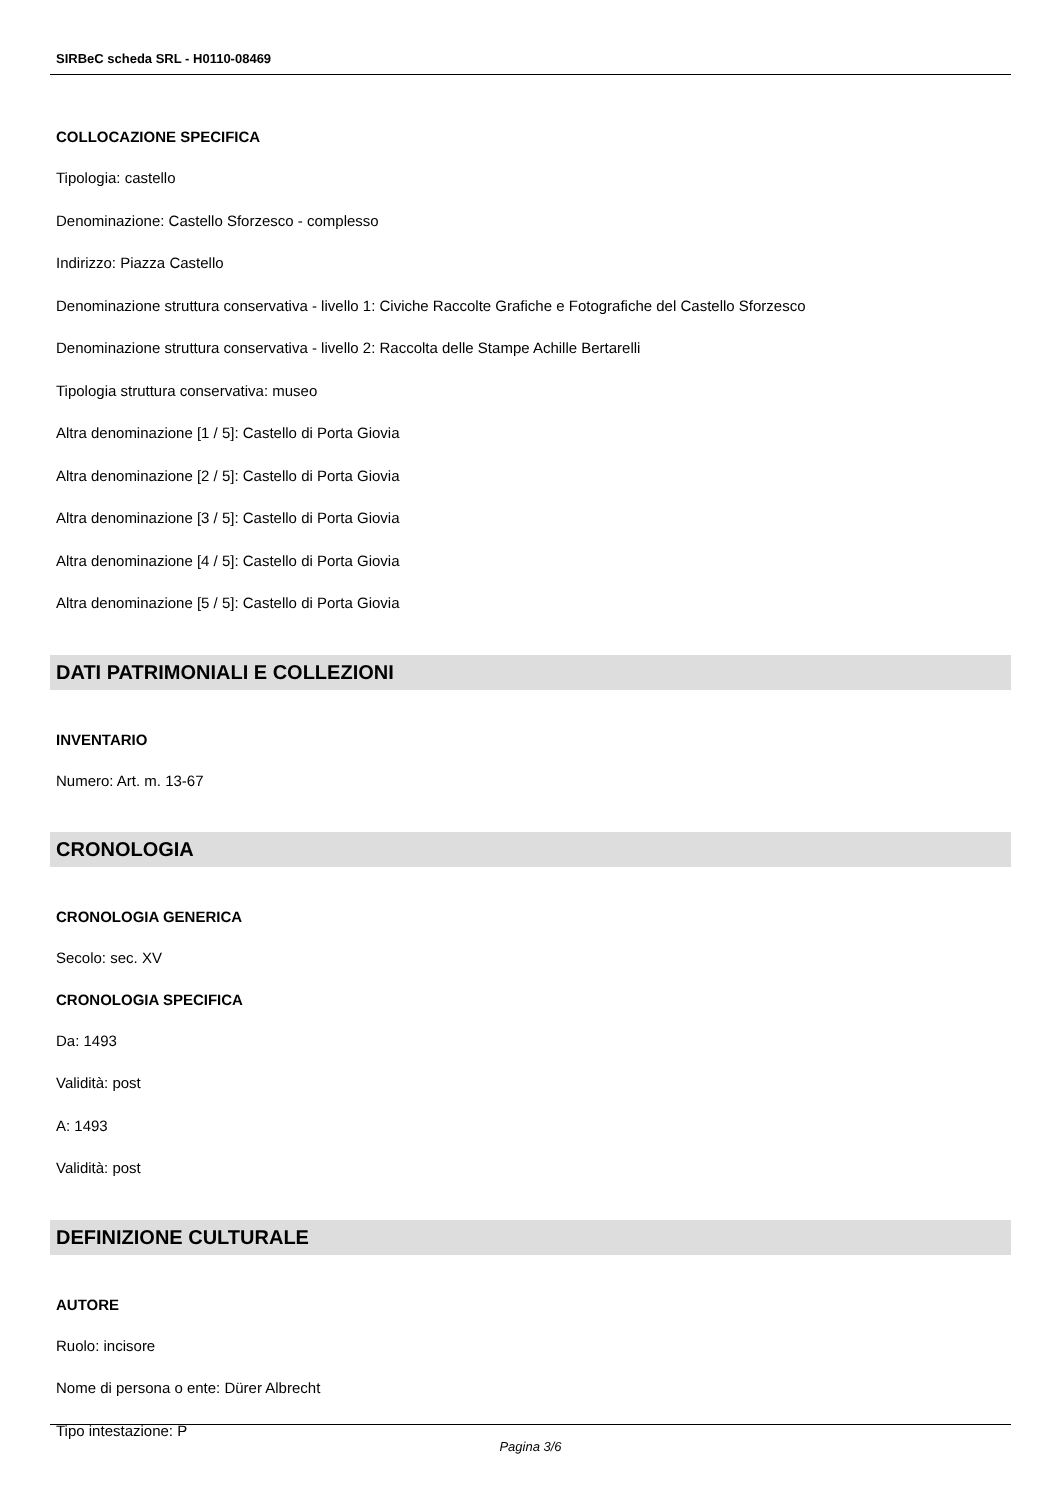SIRBeC scheda SRL - H0110-08469
COLLOCAZIONE SPECIFICA
Tipologia: castello
Denominazione: Castello Sforzesco - complesso
Indirizzo: Piazza Castello
Denominazione struttura conservativa - livello 1: Civiche Raccolte Grafiche e Fotografiche del Castello Sforzesco
Denominazione struttura conservativa - livello 2: Raccolta delle Stampe Achille Bertarelli
Tipologia struttura conservativa: museo
Altra denominazione [1 / 5]: Castello di Porta Giovia
Altra denominazione [2 / 5]: Castello di Porta Giovia
Altra denominazione [3 / 5]: Castello di Porta Giovia
Altra denominazione [4 / 5]: Castello di Porta Giovia
Altra denominazione [5 / 5]: Castello di Porta Giovia
DATI PATRIMONIALI E COLLEZIONI
INVENTARIO
Numero: Art. m. 13-67
CRONOLOGIA
CRONOLOGIA GENERICA
Secolo: sec. XV
CRONOLOGIA SPECIFICA
Da: 1493
Validità: post
A: 1493
Validità: post
DEFINIZIONE CULTURALE
AUTORE
Ruolo: incisore
Nome di persona o ente: Dürer Albrecht
Tipo intestazione: P
Pagina 3/6